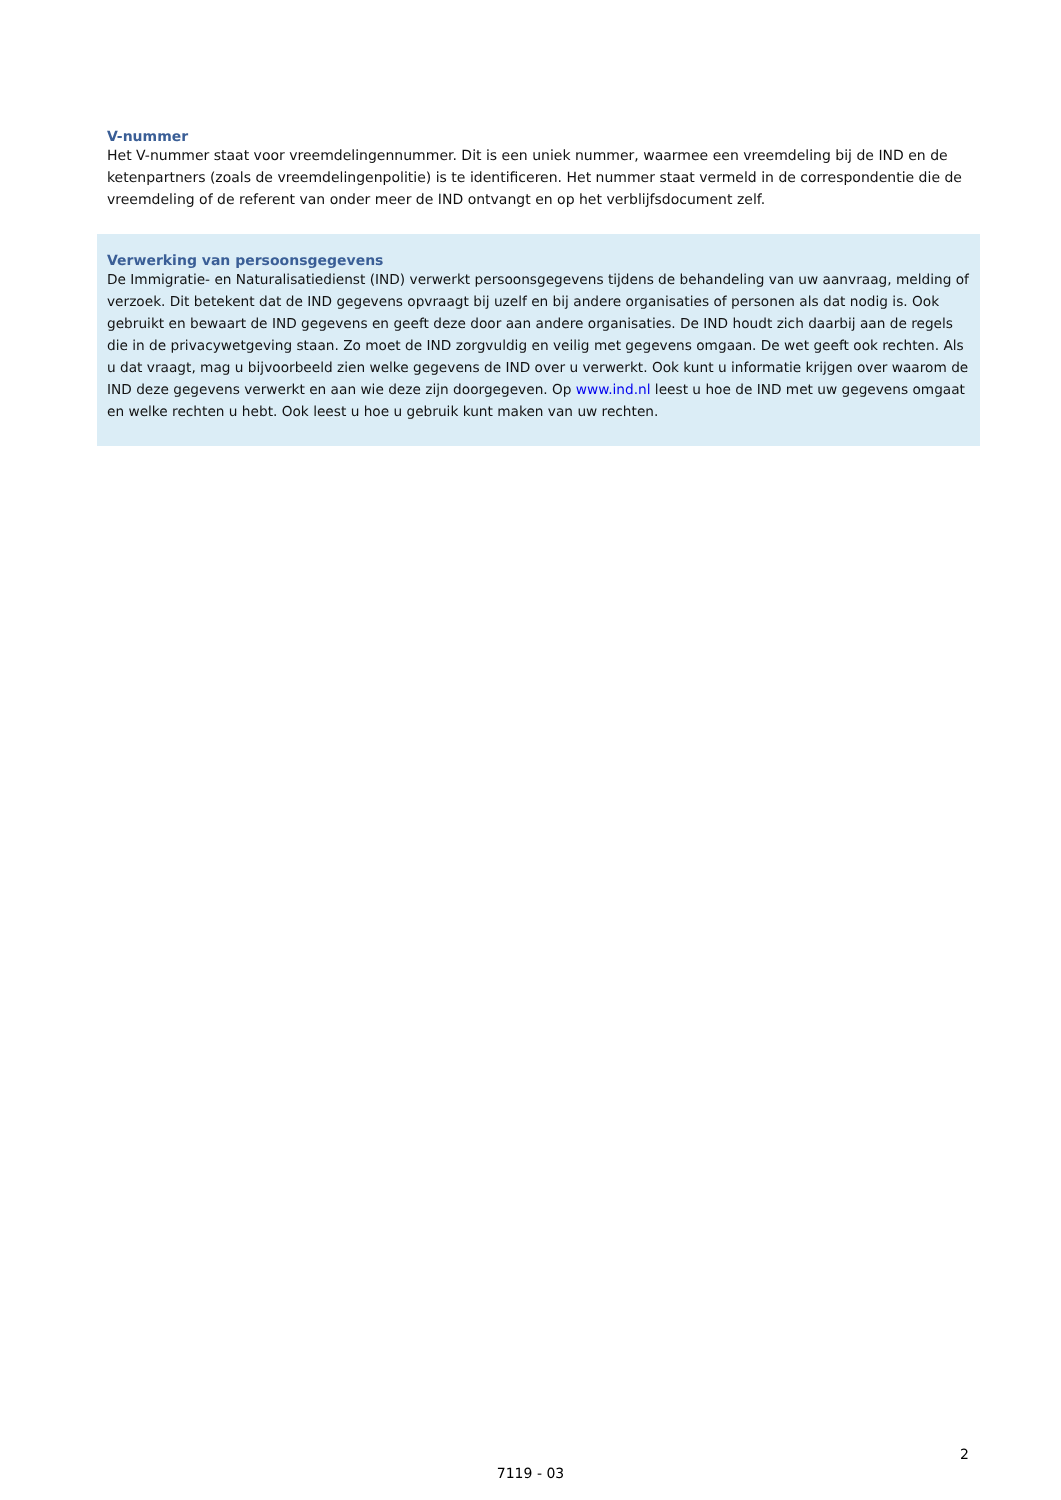V-nummer
Het V-nummer staat voor vreemdelingennummer. Dit is een uniek nummer, waarmee een vreemdeling bij de IND en de ketenpartners (zoals de vreemdelingenpolitie) is te identificeren. Het nummer staat vermeld in de correspondentie die de vreemdeling of de referent van onder meer de IND ontvangt en op het verblijfsdocument zelf.
Verwerking van persoonsgegevens
De Immigratie- en Naturalisatiedienst (IND) verwerkt persoonsgegevens tijdens de behandeling van uw aanvraag, melding of verzoek. Dit betekent dat de IND gegevens opvraagt bij uzelf en bij andere organisaties of personen als dat nodig is. Ook gebruikt en bewaart de IND gegevens en geeft deze door aan andere organisaties. De IND houdt zich daarbij aan de regels die in de privacywetgeving staan. Zo moet de IND zorgvuldig en veilig met gegevens omgaan. De wet geeft ook rechten. Als u dat vraagt, mag u bijvoorbeeld zien welke gegevens de IND over u verwerkt. Ook kunt u informatie krijgen over waarom de IND deze gegevens verwerkt en aan wie deze zijn doorgegeven. Op www.ind.nl leest u hoe de IND met uw gegevens omgaat en welke rechten u hebt. Ook leest u hoe u gebruik kunt maken van uw rechten.
2
7119 - 03